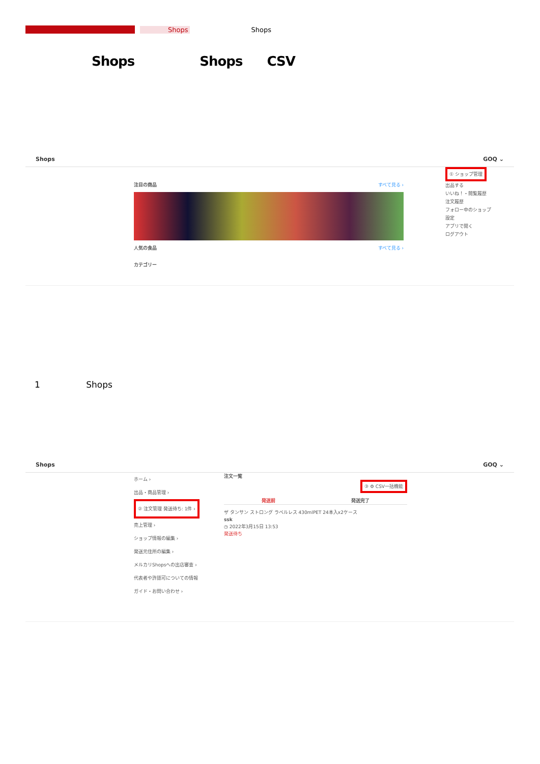Shops Shops
Shops Shops CSV
Shops GOQ ⌄
注目の商品 すべて見る ›
人気の食品 すべて見る ›
カテゴリー
① ショップ管理
出品する
いいね！・閲覧履歴
注文履歴
フォロー中のショップ
設定
アプリで開く
ログアウト
1 Shops
Shops GOQ ⌄
ホーム ›
出品・商品管理 ›
② 注文管理 発送待ち: 1件 ›
売上管理 ›
ショップ情報の編集 ›
発送元住所の編集 ›
メルカリShopsへの出店審査 ›
代表者や許認可についての情報
ガイド・お問い合わせ ›
注文一覧
③ ⚙ CSV一括機能
発送前 発送完了
ザ タンサン ストロング ラベルレス 430mlPET 24本入x2ケース
ssk
◷ 2022年3月15日 13:53
発送待ち